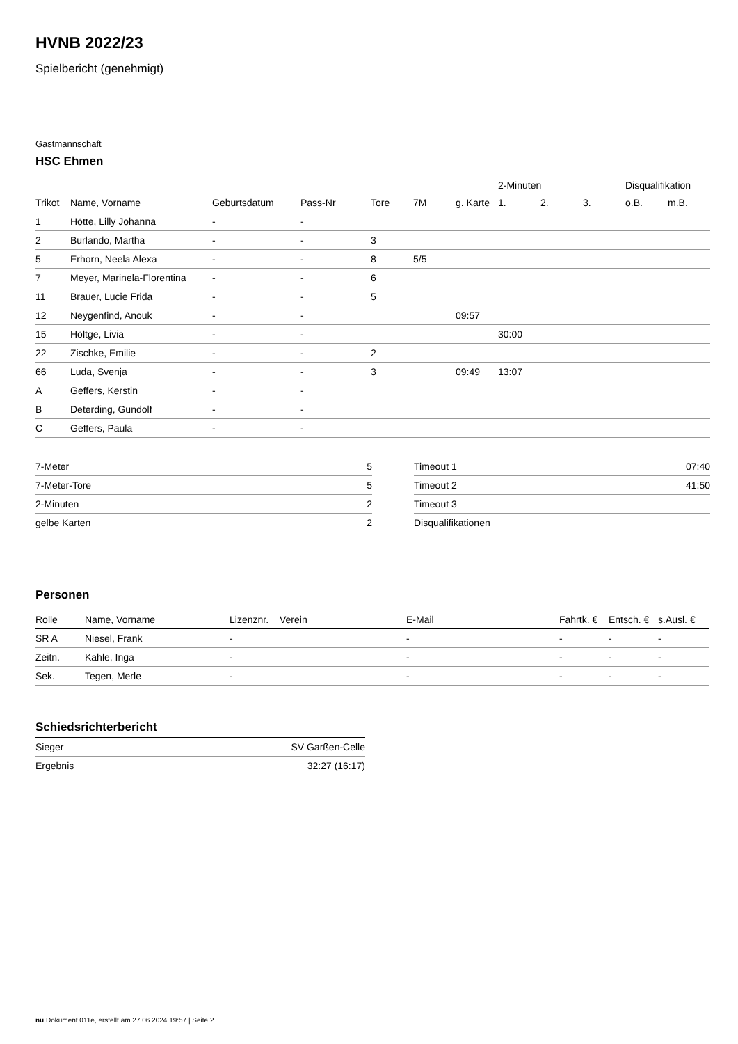HVNB 2022/23
Spielbericht (genehmigt)
Gastmannschaft
HSC Ehmen
| | | | | | | | 2-Minuten | | | Disqualifikation | |
| --- | --- | --- | --- | --- | --- | --- | --- | --- | --- | --- | --- |
| Trikot | Name, Vorname | Geburtsdatum | Pass-Nr | Tore | 7M | g. Karte | 1. | 2. | 3. | o.B. | m.B. |
| 1 | Hötte, Lilly Johanna | - | - | | | | | | | | |
| 2 | Burlando, Martha | - | - | 3 | | | | | | | |
| 5 | Erhorn, Neela Alexa | - | - | 8 | 5/5 | | | | | | |
| 7 | Meyer, Marinela-Florentina | - | - | 6 | | | | | | | |
| 11 | Brauer, Lucie Frida | - | - | 5 | | | | | | | |
| 12 | Neygenfind, Anouk | - | - | | | 09:57 | | | | | |
| 15 | Höltge, Livia | - | - | | | | 30:00 | | | | |
| 22 | Zischke, Emilie | - | - | 2 | | | | | | | |
| 66 | Luda, Svenja | - | - | 3 | | 09:49 | 13:07 | | | | |
| A | Geffers, Kerstin | - | - | | | | | | | | |
| B | Deterding, Gundolf | - | - | | | | | | | | |
| C | Geffers, Paula | - | - | | | | | | | | |
| 7-Meter | 5 |
| 7-Meter-Tore | 5 |
| 2-Minuten | 2 |
| gelbe Karten | 2 |
| Timeout 1 | 07:40 |
| Timeout 2 | 41:50 |
| Timeout 3 | |
| Disqualifikationen | |
Personen
| Rolle | Name, Vorname | Lizenznr. | Verein | E-Mail | Fahrtk. € | Entsch. € | s.Ausl. € |
| --- | --- | --- | --- | --- | --- | --- | --- |
| SR A | Niesel, Frank | - | | - | - | - | - |
| Zeitn. | Kahle, Inga | - | | - | - | - | - |
| Sek. | Tegen, Merle | - | | - | - | - | - |
Schiedsrichterbericht
| Sieger | SV Garßen-Celle |
| Ergebnis | 32:27 (16:17) |
nu.Dokument 011e, erstellt am 27.06.2024 19:57 | Seite 2